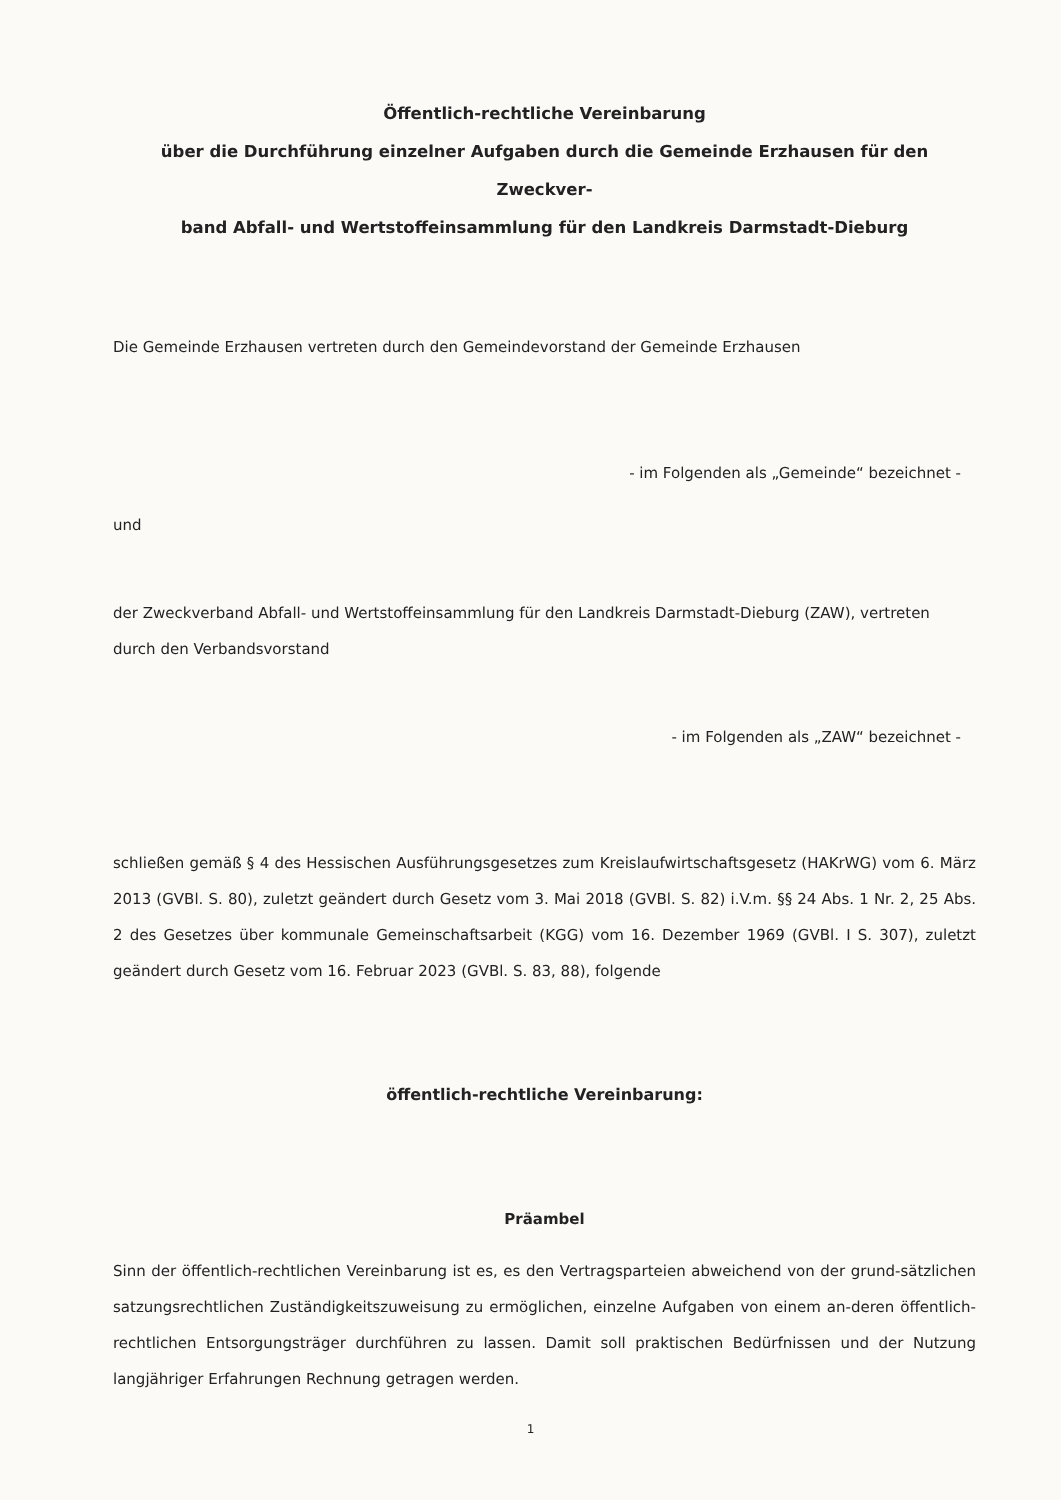Öffentlich-rechtliche Vereinbarung
über die Durchführung einzelner Aufgaben durch die Gemeinde Erzhausen für den Zweckver-
band Abfall- und Wertstoffeinsammlung für den Landkreis Darmstadt-Dieburg
Die Gemeinde Erzhausen vertreten durch den Gemeindevorstand der Gemeinde Erzhausen
- im Folgenden als „Gemeinde“ bezeichnet -
und
der Zweckverband Abfall- und Wertstoffeinsammlung für den Landkreis Darmstadt-Dieburg (ZAW), vertreten durch den Verbandsvorstand
- im Folgenden als „ZAW“ bezeichnet -
schließen gemäß § 4 des Hessischen Ausführungsgesetzes zum Kreislaufwirtschaftsgesetz (HAKrWG) vom 6. März 2013 (GVBl. S. 80), zuletzt geändert durch Gesetz vom 3. Mai 2018 (GVBl. S. 82) i.V.m. §§ 24 Abs. 1 Nr. 2, 25 Abs. 2 des Gesetzes über kommunale Gemeinschaftsarbeit (KGG) vom 16. Dezember 1969 (GVBl. I S. 307), zuletzt geändert durch Gesetz vom 16. Februar 2023 (GVBl. S. 83, 88), folgende
öffentlich-rechtliche Vereinbarung:
Präambel
Sinn der öffentlich-rechtlichen Vereinbarung ist es, es den Vertragsparteien abweichend von der grund-sätzlichen satzungsrechtlichen Zuständigkeitszuweisung zu ermöglichen, einzelne Aufgaben von einem an-deren öffentlich-rechtlichen Entsorgungsträger durchführen zu lassen. Damit soll praktischen Bedürfnissen und der Nutzung langjähriger Erfahrungen Rechnung getragen werden.
1